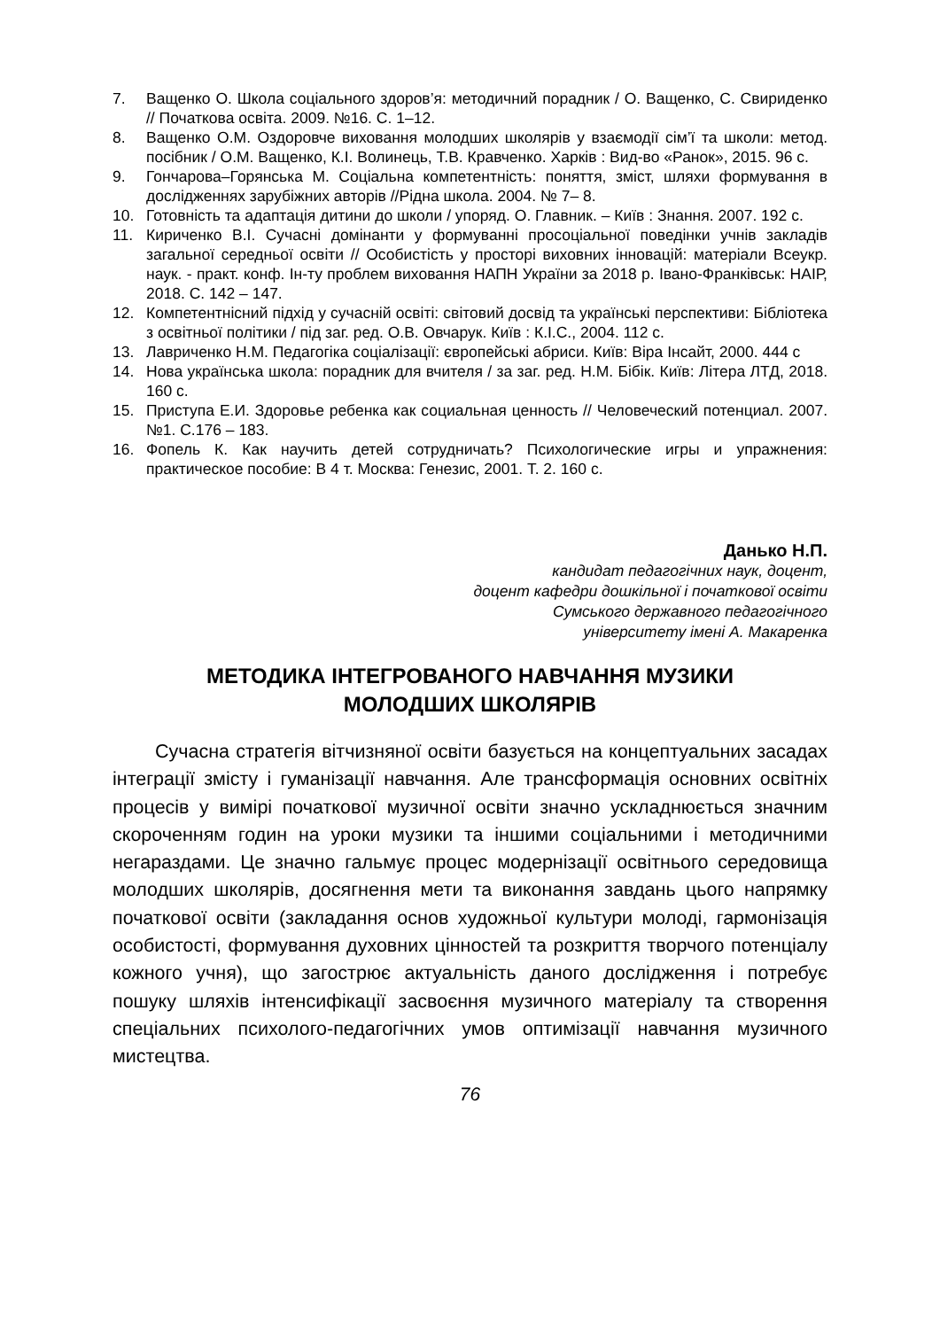7. Ващенко О. Школа соціального здоров’я: методичний порадник / О. Ващенко, С. Свириденко // Початкова освіта. 2009. №16. С. 1–12.
8. Ващенко О.М. Оздоровче виховання молодших школярів у взаємодії сім’ї та школи: метод. посібник / О.М. Ващенко, К.І. Волинець, Т.В. Кравченко. Харків : Вид-во «Ранок», 2015. 96 с.
9. Гончарова–Горянська М. Соціальна компетентність: поняття, зміст, шляхи формування в дослідженнях зарубіжних авторів //Рідна школа. 2004. № 7– 8.
10. Готовність та адаптація дитини до школи / упоряд. О. Главник. – Київ : Знання. 2007. 192 с.
11. Кириченко В.І. Сучасні домінанти у формуванні просоціальної поведінки учнів закладів загальної середньої освіти // Особистість у просторі виховних інновацій: матеріали Всеукр. наук. - практ. конф. Ін-ту проблем виховання НАПН України за 2018 р. Івано-Франківськ: НАІР, 2018. С. 142 – 147.
12. Компетентнісний підхід у сучасній освіті: світовий досвід та українські перспективи: Бібліотека з освітньої політики / під заг. ред. О.В. Овчарук. Київ : К.І.С., 2004. 112 с.
13. Лавриченко Н.М. Педагогіка соціалізації: європейські абриси. Київ: Віра Інсайт, 2000. 444 с
14. Нова українська школа: порадник для вчителя / за заг. ред. Н.М. Бібік. Київ: Літера ЛТД, 2018. 160 с.
15. Приступа Е.И. Здоровье ребенка как социальная ценность // Человеческий потенциал. 2007. №1. С.176 – 183.
16. Фопель К. Как научить детей сотрудничать? Психологические игры и упражнения: практическое пособие: В 4 т. Москва: Генезис, 2001. Т. 2. 160 с.
Данько Н.П.
кандидат педагогічних наук, доцент,
доцент кафедри дошкільної і початкової освіти
Сумського державного педагогічного
університету імені А. Макаренка
МЕТОДИКА ІНТЕГРОВАНОГО НАВЧАННЯ МУЗИКИ
МОЛОДШИХ ШКОЛЯРІВ
Сучасна стратегія вітчизняної освіти базується на концептуальних засадах інтеграції змісту і гуманізації навчання. Але трансформація основних освітніх процесів у вимірі початкової музичної освіти значно ускладнюється значним скороченням годин на уроки музики та іншими соціальними і методичними негараздами. Це значно гальмує процес модернізації освітнього середовища молодших школярів, досягнення мети та виконання завдань цього напрямку початкової освіти (закладання основ художньої культури молоді, гармонізація особистості, формування духовних цінностей та розкриття творчого потенціалу кожного учня), що загострює актуальність даного дослідження і потребує пошуку шляхів інтенсифікації засвоєння музичного матеріалу та створення спеціальних психолого-педагогічних умов оптимізації навчання музичного мистецтва.
76